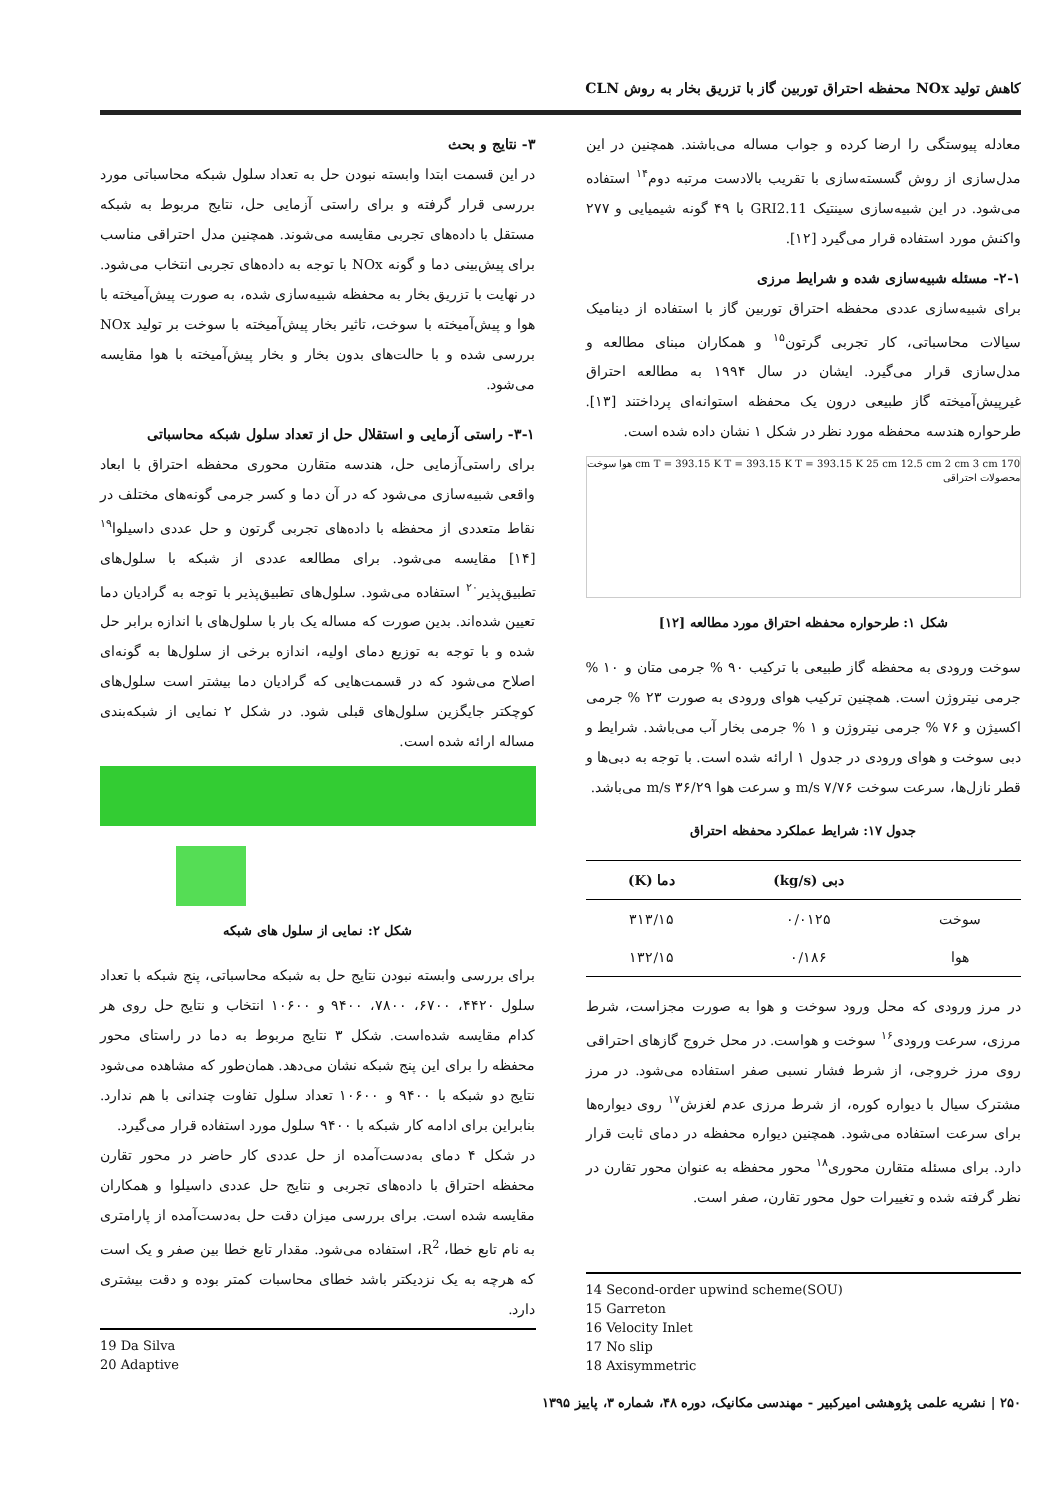کاهش تولید NOx محفظه احتراق توربین گاز با تزریق بخار به روش CLN
معادله پیوستگی را ارضا کرده و جواب مساله می‌باشند. همچنین در این مدل‌سازی از روش گسسته‌سازی با تقریب بالادست مرتبه دوم<sup>۱۴</sup> استفاده می‌شود. در این شبیه‌سازی سینتیک GRI2.11 با ۴۹ گونه شیمیایی و ۲۷۷ واکنش مورد استفاده قرار می‌گیرد [۱۲].
۲-۱- مسئله شبیه‌سازی شده و شرایط مرزی
برای شبیه‌سازی عددی محفظه احتراق توربین گاز با استفاده از دینامیک سیالات محاسباتی، کار تجربی گرتون<sup>۱۵</sup> و همکاران مبنای مطالعه و مدل‌سازی قرار می‌گیرد. ایشان در سال ۱۹۹۴ به مطالعه احتراق غیرپیش‌آمیخته گاز طبیعی درون یک محفظه استوانه‌ای پرداختند [۱۳]. طرحواره هندسه محفظه مورد نظر در شکل ۱ نشان داده شده است.
170 cm T = 393.15 K T = 393.15 K T = 393.15 K 25 cm 12.5 cm 2 cm 3 cm هوا سوخت محصولات احتراقی
شکل ۱: طرحواره محفظه احتراق مورد مطالعه [۱۲]
سوخت ورودی به محفظه گاز طبیعی با ترکیب ۹۰ % جرمی متان و ۱۰ % جرمی نیتروژن است. همچنین ترکیب هوای ورودی به صورت ۲۳ % جرمی اکسیژن و ۷۶ % جرمی نیتروژن و ۱ % جرمی بخار آب می‌باشد. شرایط و دبی سوخت و هوای ورودی در جدول ۱ ارائه شده است. با توجه به دبی‌ها و قطر نازل‌ها، سرعت سوخت ۷/۷۶ m/s و سرعت هوا ۳۶/۲۹ m/s می‌باشد.
جدول ۱۷: شرایط عملکرد محفظه احتراق
| | دبی (kg/s) | دما (K) |
| --- | --- | --- |
| سوخت | ۰/۰۱۲۵ | ۳۱۳/۱۵ |
| هوا | ۰/۱۸۶ | ۱۳۲/۱۵ |
در مرز ورودی که محل ورود سوخت و هوا به صورت مجزاست، شرط مرزی، سرعت ورودی<sup>۱۶</sup> سوخت و هواست. در محل خروج گازهای احتراقی روی مرز خروجی، از شرط فشار نسبی صفر استفاده می‌شود. در مرز مشترک سیال با دیواره کوره، از شرط مرزی عدم لغزش<sup>۱۷</sup> روی دیواره‌ها برای سرعت استفاده می‌شود. همچنین دیواره محفظه در دمای ثابت قرار دارد. برای مسئله متقارن محوری<sup>۱۸</sup> محور محفظه به عنوان محور تقارن در نظر گرفته شده و تغییرات حول محور تقارن، صفر است.
14 Second-order upwind scheme(SOU)
15 Garreton
16 Velocity Inlet
17 No slip
18 Axisymmetric
۳- نتایج و بحث
در این قسمت ابتدا وابسته نبودن حل به تعداد سلول شبکه محاسباتی مورد بررسی قرار گرفته و برای راستی آزمایی حل، نتایج مربوط به شبکه مستقل با داده‌های تجربی مقایسه می‌شوند. همچنین مدل احتراقی مناسب برای پیش‌بینی دما و گونه NOx با توجه به داده‌های تجربی انتخاب می‌شود. در نهایت با تزریق بخار به محفظه شبیه‌سازی شده، به صورت پیش‌آمیخته با هوا و پیش‌آمیخته با سوخت، تاثیر بخار پیش‌آمیخته با سوخت بر تولید NOx بررسی شده و با حالت‌های بدون بخار و بخار پیش‌آمیخته با هوا مقایسه می‌شود.
۳-۱- راستی آزمایی و استقلال حل از تعداد سلول شبکه محاسباتی
برای راستی‌آزمایی حل، هندسه متقارن محوری محفظه احتراق با ابعاد واقعی شبیه‌سازی می‌شود که در آن دما و کسر جرمی گونه‌های مختلف در نقاط متعددی از محفظه با داده‌های تجربی گرتون و حل عددی داسیلوا<sup>۱۹</sup> [۱۴] مقایسه می‌شود. برای مطالعه عددی از شبکه با سلول‌های تطبیق‌پذیر<sup>۲۰</sup> استفاده می‌شود. سلول‌های تطبیق‌پذیر با توجه به گرادیان دما تعیین شده‌اند. بدین صورت که مساله یک بار با سلول‌های با اندازه برابر حل شده و با توجه به توزیع دمای اولیه، اندازه برخی از سلول‌ها به گونه‌ای اصلاح می‌شود که در قسمت‌هایی که گرادیان دما بیشتر است سلول‌های کوچکتر جایگزین سلول‌های قبلی شود. در شکل ۲ نمایی از شبکه‌بندی مساله ارائه شده است.
شکل ۲: نمایی از سلول های شبکه
برای بررسی وابسته نبودن نتایج حل به شبکه محاسباتی، پنج شبکه با تعداد سلول ۴۴۲۰، ۶۷۰۰، ۷۸۰۰، ۹۴۰۰ و ۱۰۶۰۰ انتخاب و نتایج حل روی هر کدام مقایسه شده‌است. شکل ۳ نتایج مربوط به دما در راستای محور محفظه را برای این پنج شبکه نشان می‌دهد. همان‌طور که مشاهده می‌شود نتایج دو شبکه با ۹۴۰۰ و ۱۰۶۰۰ تعداد سلول تفاوت چندانی با هم ندارد. بنابراین برای ادامه کار شبکه با ۹۴۰۰ سلول مورد استفاده قرار می‌گیرد.
در شکل ۴ دمای به‌دست‌آمده از حل عددی کار حاضر در محور تقارن محفظه احتراق با داده‌های تجربی و نتایج حل عددی داسیلوا و همکاران مقایسه شده است. برای بررسی میزان دقت حل به‌دست‌آمده از پارامتری به نام تابع خطا، R<sup>2</sup>، استفاده می‌شود. مقدار تابع خطا بین صفر و یک است که هرچه به یک نزدیکتر باشد خطای محاسبات کمتر بوده و دقت بیشتری دارد.
19 Da Silva
20 Adaptive
۲۵۰ | نشریه علمی پژوهشی امیرکبیر - مهندسی مکانیک، دوره ۴۸، شماره ۳، پاییز ۱۳۹۵